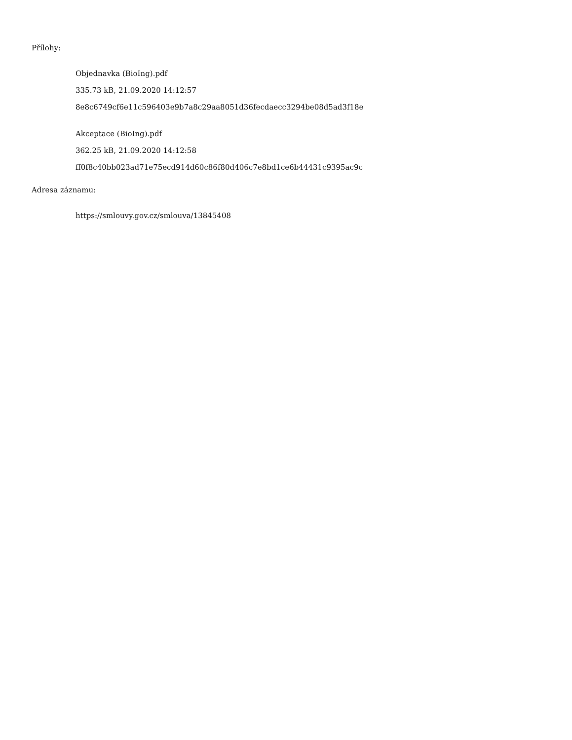Přílohy:
Objednavka (BioIng).pdf
335.73 kB, 21.09.2020 14:12:57
8e8c6749cf6e11c596403e9b7a8c29aa8051d36fecdaecc3294be08d5ad3f18e
Akceptace (BioIng).pdf
362.25 kB, 21.09.2020 14:12:58
ff0f8c40bb023ad71e75ecd914d60c86f80d406c7e8bd1ce6b44431c9395ac9c
Adresa záznamu:
https://smlouvy.gov.cz/smlouva/13845408